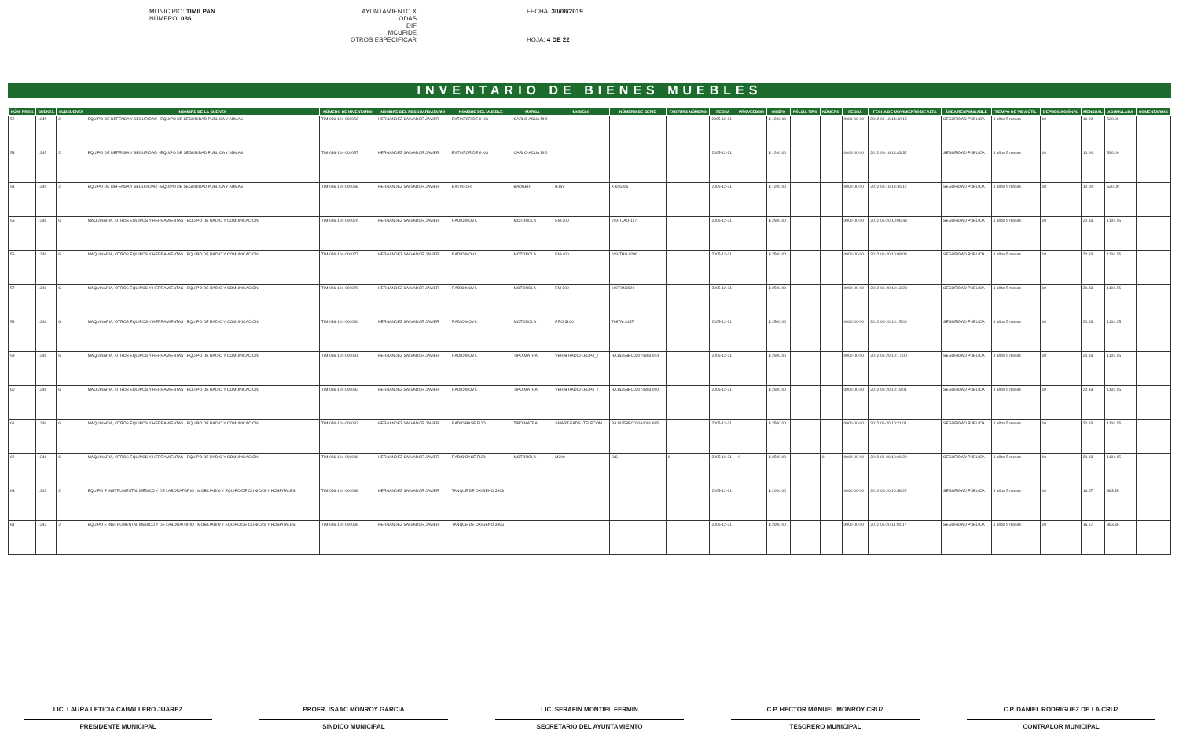MUNICIPIO: TIMILPAN
NÚMERO: 036
AYUNTAMIENTO X
ODAS
DIF
IMCUFIDE
OTROS ESPECIFICAR
FECHA: 30/06/2019
HOJA: 4 DE 22
INVENTARIO DE BIENES MUEBLES
| NÚM. PROG | CUENTA | SUBCUENTA | NOMBRE DE LA CUENTA | NÚMERO DE INVENTARIO | NOMBRE DEL RESGUARDATARIO | NOMBRE DEL MUEBLE | MARCA | MODELO | NÚMERO DE SERIE | FACTURA NÚMERO | FECHA | PROVEEDOR | COSTO | PÓLIZA TIPO | NÚMERO | FECHA | FECHA DE MOVIMIENTO DE ALTA | ÁREA RESPONSABLE | TIEMPO DE VIDA ÚTIL | DEPRECIACIÓN % | MENSUAL | ACUMULADA | COMENTARIOS |
| --- | --- | --- | --- | --- | --- | --- | --- | --- | --- | --- | --- | --- | --- | --- | --- | --- | --- | --- | --- | --- | --- | --- | --- |
| 52 | 1245 | 2 | EQUIPO DE DEFENSA Y SEGURIDAD - EQUIPO DE SEGURIDAD PUBLICA Y ARMAS | TIM-036-104-000056 | HERNANDEZ SALVADOR JAVIER | EXTINTOR DE 6 KG | CARLO-ACUA RIO | | | | 2005-12-31 | | $ 1200.00 | | | 0000-00-00 | 2012-06-16 14:42:15 | SEGURIDAD PÚBLICA | 4 años 5 meses | 10 | 10.00 | 530.00 | |
| 53 | 1245 | 2 | EQUIPO DE DEFENSA Y SEGURIDAD - EQUIPO DE SEGURIDAD PUBLICA Y ARMAS | TIM-036-104-000057 | HERNANDEZ SALVADOR JAVIER | EXTINTOR DE 6 KG | CARLO-ACUA RIO | | | | 2005-12-31 | | $ 1200.00 | | | 0000-00-00 | 2012-06-16 14:43:32 | SEGURIDAD PÚBLICA | 4 años 5 meses | 10 | 10.00 | 530.00 | |
| 54 | 1245 | 2 | EQUIPO DE DEFENSA Y SEGURIDAD - EQUIPO DE SEGURIDAD PUBLICA Y ARMAS | TIM-036-104-000058 | HERNANDEZ SALVADOR JAVIER | EXTINTOR | BADGER | B15V | X-646325 | | 2005-12-31 | | $ 1200.00 | | | 0000-00-00 | 2012-06-16 14:45:17 | SEGURIDAD PÚBLICA | 4 años 5 meses | 10 | 10.00 | 530.00 | |
| 55 | 1246 | 6 | MAQUINARIA, OTROS EQUIPOS Y HERRAMIENTAS - EQUIPO DE RADIO Y COMUNICACIÓN | TIM-036-104-000076 | HERNANDEZ SALVADOR JAVIER | RADIO MOVIL | MOTOROLA | EM-200 | 019-TJAO-117 | | 2005-12-31 | | $ 2500.00 | | | 0000-00-00 | 2012-06-20 10:06:43 | SEGURIDAD PÚBLICA | 4 años 5 meses | 10 | 20.83 | 1104.15 | |
| 56 | 1246 | 6 | MAQUINARIA, OTROS EQUIPOS Y HERRAMIENTAS - EQUIPO DE RADIO Y COMUNICACIÓN | TIM-036-104-000077 | HERNANDEZ SALVADOR JAVIER | RADIO MOVIL | MOTOROLA | EM-400 | 019-THU-9286 | | 2005-12-31 | | $ 2500.00 | | | 0000-00-00 | 2012-06-20 10:08:04 | SEGURIDAD PÚBLICA | 4 años 5 meses | 10 | 20.83 | 1104.15 | |
| 57 | 1246 | 6 | MAQUINARIA, OTROS EQUIPOS Y HERRAMIENTAS - EQUIPO DE RADIO Y COMUNICACIÓN | TIM-036-104-000079 | HERNANDEZ SALVADOR JAVIER | RADIO MOVIL | MOTOROLA | EM-200 | 019TXN3026 | | 2005-12-31 | | $ 2500.00 | | | 0000-00-00 | 2012-06-20 10:13:23 | SEGURIDAD PÚBLICA | 4 años 5 meses | 10 | 20.83 | 1104.15 | |
| 58 | 1246 | 6 | MAQUINARIA, OTROS EQUIPOS Y HERRAMIENTAS - EQUIPO DE RADIO Y COMUNICACIÓN | TIM-036-104-000080 | HERNANDEZ SALVADOR JAVIER | RADIO MOVIL | MOTOROLA | PRO 3100 | T08TAL3437 | | 2005-12-31 | | $ 2500.00 | | | 0000-00-00 | 2012-06-20 10:15:00 | SEGURIDAD PÚBLICA | 4 años 5 meses | 10 | 20.83 | 1104.15 | |
| 59 | 1246 | 6 | MAQUINARIA, OTROS EQUIPOS Y HERRAMIENTAS - EQUIPO DE RADIO Y COMUNICACIÓN | TIM-036-104-000081 | HERNANDEZ SALVADOR JAVIER | RADIO MOVIL | TIPO MATRA | VER-B RADIO LBDP4_2 | RA1635BBC03074303 044 | | 2005-12-31 | | $ 2500.00 | | | 0000-00-00 | 2012-06-20 10:17:00 | SEGURIDAD PÚBLICA | 4 años 5 meses | 10 | 20.83 | 1104.15 | |
| 60 | 1246 | 6 | MAQUINARIA, OTROS EQUIPOS Y HERRAMIENTAS - EQUIPO DE RADIO Y COMUNICACIÓN | TIM-036-104-000082 | HERNANDEZ SALVADOR JAVIER | RADIO MOVIL | TIPO MATRA | VER-B RADIO LBDP4_2 | RA1635BBC03074303 050 | | 2005-12-31 | | $ 2500.00 | | | 0000-00-00 | 2012-06-20 10:19:01 | SEGURIDAD PÚBLICA | 4 años 5 meses | 10 | 20.83 | 1104.15 | |
| 61 | 1246 | 6 | MAQUINARIA, OTROS EQUIPOS Y HERRAMIENTAS - EQUIPO DE RADIO Y COMUNICACIÓN | TIM-036-104-000083 | HERNANDEZ SALVADOR JAVIER | RADIO BASE FIJO | TIPO MATRA | SMART-EADS -TELECOM | RA1635BBC03064001 685 | | 2005-12-31 | | $ 2500.00 | | | 0000-00-00 | 2012-06-20 10:21:01 | SEGURIDAD PÚBLICA | 4 años 5 meses | 10 | 20.83 | 1104.15 | |
| 62 | 1246 | 6 | MAQUINARIA, OTROS EQUIPOS Y HERRAMIENTAS - EQUIPO DE RADIO Y COMUNICACIÓN | TIM-036-104-000086 | HERNANDEZ SALVADOR JAVIER | RADIO BASE FIJO | MOTOROLA | M200 | S/S | 0 | 2005-12-31 | 0 | $ 2500.00 | | 0 | 0000-00-00 | 2012-06-20 10:26:29 | SEGURIDAD PÚBLICA | 4 años 5 meses | 10 | 20.83 | 1104.15 | |
| 63 | 1243 | 2 | EQUIPO E INSTRUMENTAL MÉDICO Y DE LABORATORIO - MOBILIARIO Y EQUIPO DE CLINICAS Y HOSPITALES | TIM-036-104-000088 | HERNANDEZ SALVADOR JAVIER | TANQUE DE OXIGENO 3 KG | | | | | 2005-12-31 | | $ 2000.00 | | | 0000-00-00 | 2012-06-20 10:58:22 | SEGURIDAD PÚBLICA | 4 años 5 meses | 10 | 16.67 | 883.35 | |
| 64 | 1243 | 2 | EQUIPO E INSTRUMENTAL MÉDICO Y DE LABORATORIO - MOBILIARIO Y EQUIPO DE CLINICAS Y HOSPITALES | TIM-036-104-000089 | HERNANDEZ SALVADOR JAVIER | TANQUE DE OXIGENO 3 KG | | | | | 2005-12-31 | | $ 2000.00 | | | 0000-00-00 | 2012-06-20 11:00:17 | SEGURIDAD PÚBLICA | 4 años 5 meses | 10 | 16.67 | 883.35 | |
LIC. LAURA LETICIA CABALLERO JUAREZ
PRESIDENTE MUNICIPAL
PROFR. ISAAC MONROY GARCIA
SINDICO MUNICIPAL
LIC. SERAFIN MONTIEL FERMIN
SECRETARIO DEL AYUNTAMIENTO
C.P. HECTOR MANUEL MONROY CRUZ
TESORERO MUNICIPAL
C.P. DANIEL RODRIGUEZ DE LA CRUZ
CONTRALOR MUNICIPAL